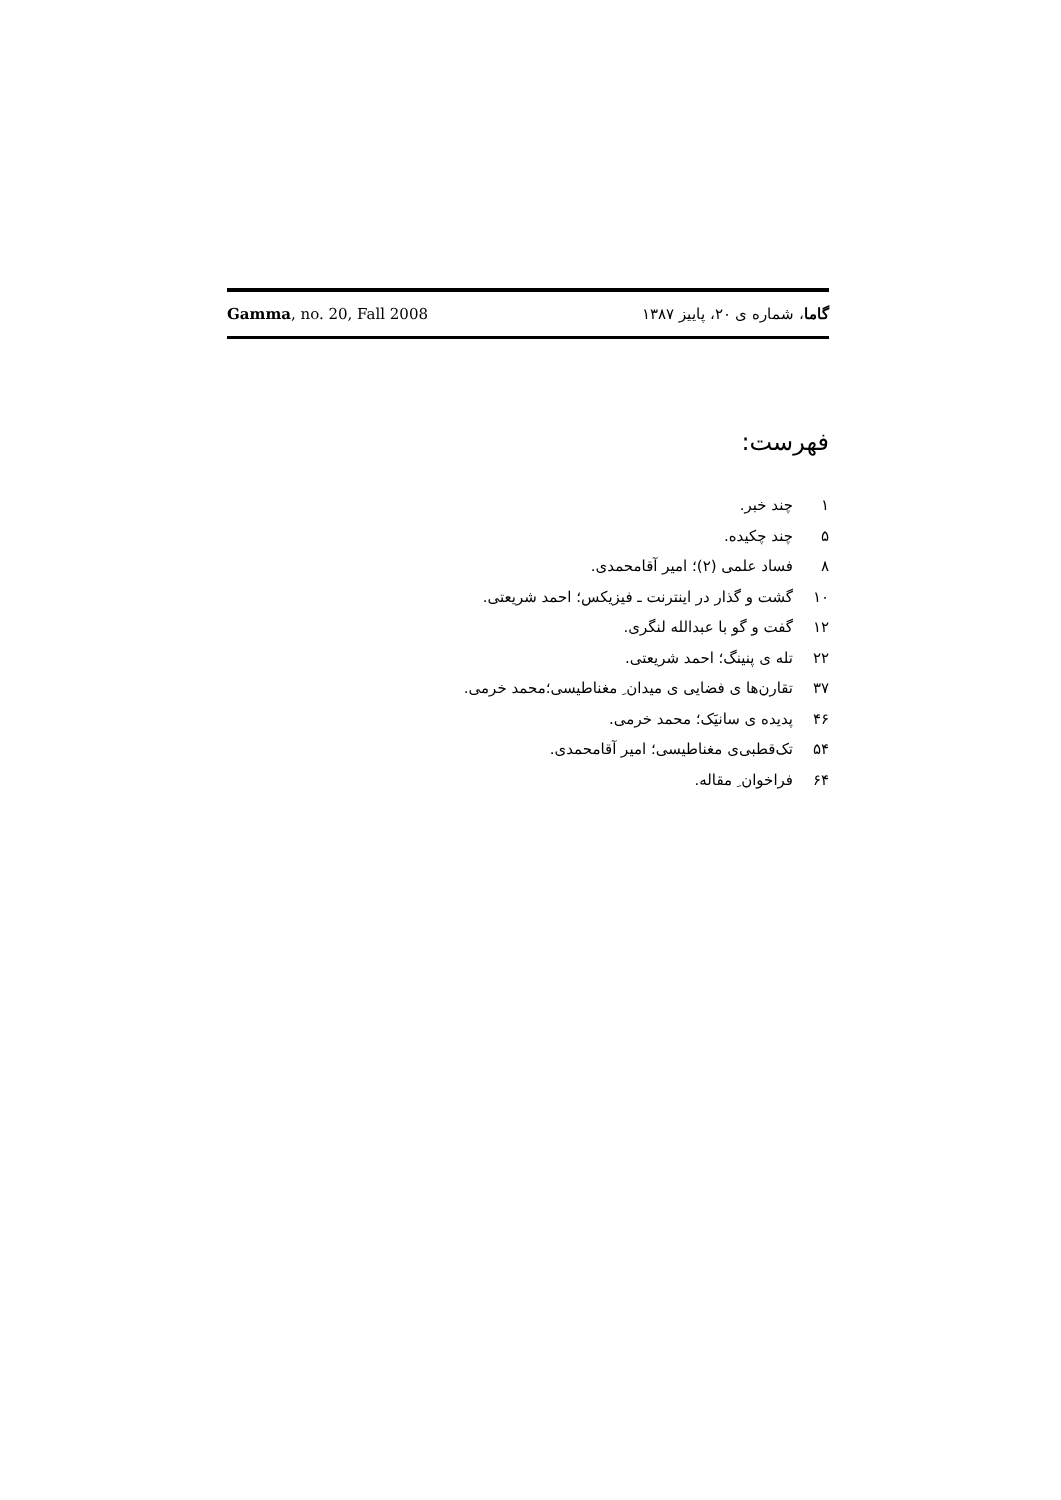Gamma, no. 20, Fall 2008 گاما، شماره ی ۲۰، پاییز ۱۳۸۷
فهرست:
۱ چند خبر.
۵ چند چکیده.
۸ فساد علمی (۲)؛ امیر آقامحمدی.
۱۰ گشت و گذار در اینترنت ـ فیزیکس؛ احمد شریعتی.
۱۲ گفت و گو با عبدالله لنگری.
۲۲ تله ی پنینگ؛ احمد شریعتی.
۳۷ تقارن‌ها ی فضایی ی میدان ِ مغناطیسی؛محمد خرمی.
۴۶ پدیده ی سانیَک؛ محمد خرمی.
۵۴ تک‌قطبی‌ی مغناطیسی؛ امیر آقامحمدی.
۶۴ فراخوان ِ مقاله.